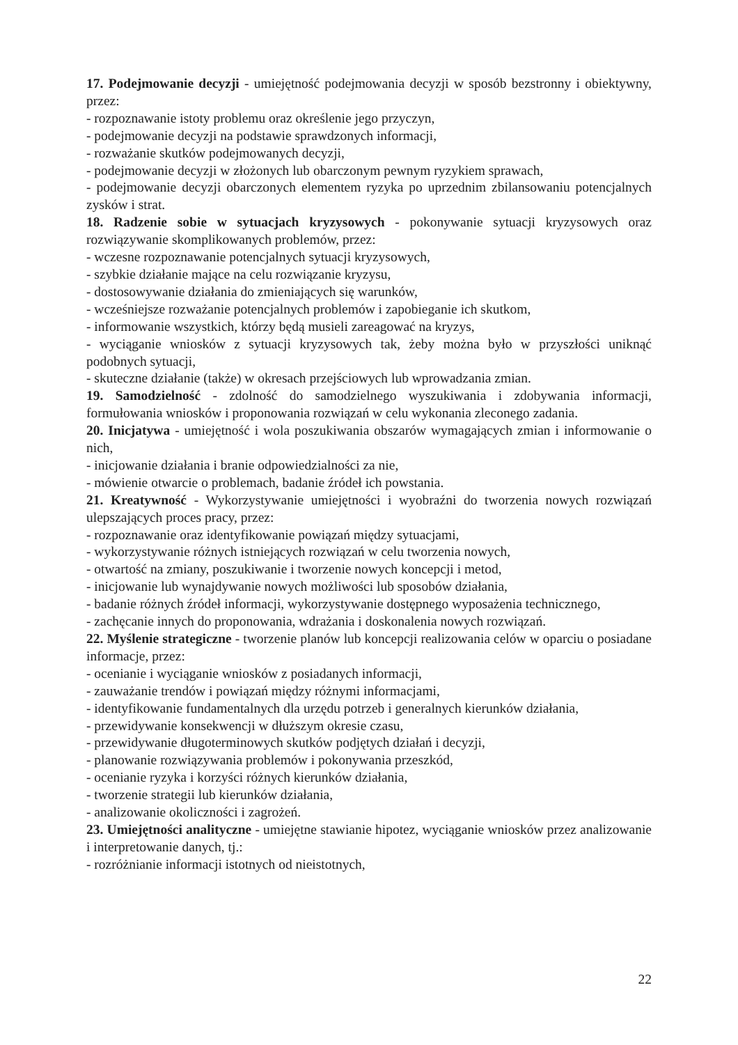17. Podejmowanie decyzji - umiejętność podejmowania decyzji w sposób bezstronny i obiektywny, przez:
- rozpoznawanie istoty problemu oraz określenie jego przyczyn,
- podejmowanie decyzji na podstawie sprawdzonych informacji,
- rozważanie skutków podejmowanych decyzji,
- podejmowanie decyzji w złożonych lub obarczonym pewnym ryzykiem sprawach,
- podejmowanie decyzji obarczonych elementem ryzyka po uprzednim zbilansowaniu potencjalnych zysków i strat.
18. Radzenie sobie w sytuacjach kryzysowych - pokonywanie sytuacji kryzysowych oraz rozwiązywanie skomplikowanych problemów, przez:
- wczesne rozpoznawanie potencjalnych sytuacji kryzysowych,
- szybkie działanie mające na celu rozwiązanie kryzysu,
- dostosowywanie działania do zmieniających się warunków,
- wcześniejsze rozważanie potencjalnych problemów i zapobieganie ich skutkom,
- informowanie wszystkich, którzy będą musieli zareagować na kryzys,
- wyciąganie wniosków z sytuacji kryzysowych tak, żeby można było w przyszłości uniknąć podobnych sytuacji,
- skuteczne działanie (także) w okresach przejściowych lub wprowadzania zmian.
19. Samodzielność - zdolność do samodzielnego wyszukiwania i zdobywania informacji, formułowania wniosków i proponowania rozwiązań w celu wykonania zleconego zadania.
20. Inicjatywa - umiejętność i wola poszukiwania obszarów wymagających zmian i informowanie o nich,
- inicjowanie działania i branie odpowiedzialności za nie,
- mówienie otwarcie o problemach, badanie źródeł ich powstania.
21. Kreatywność - Wykorzystywanie umiejętności i wyobraźni do tworzenia nowych rozwiązań ulepszających proces pracy, przez:
- rozpoznawanie oraz identyfikowanie powiązań między sytuacjami,
- wykorzystywanie różnych istniejących rozwiązań w celu tworzenia nowych,
- otwartość na zmiany, poszukiwanie i tworzenie nowych koncepcji i metod,
- inicjowanie lub wynajdywanie nowych możliwości lub sposobów działania,
- badanie różnych źródeł informacji, wykorzystywanie dostępnego wyposażenia technicznego,
- zachęcanie innych do proponowania, wdrażania i doskonalenia nowych rozwiązań.
22. Myślenie strategiczne - tworzenie planów lub koncepcji realizowania celów w oparciu o posiadane informacje, przez:
- ocenianie i wyciąganie wniosków z posiadanych informacji,
- zauważanie trendów i powiązań między różnymi informacjami,
- identyfikowanie fundamentalnych dla urzędu potrzeb i generalnych kierunków działania,
- przewidywanie konsekwencji w dłuższym okresie czasu,
- przewidywanie długoterminowych skutków podjętych działań i decyzji,
- planowanie rozwiązywania problemów i pokonywania przeszkód,
- ocenianie ryzyka i korzyści różnych kierunków działania,
- tworzenie strategii lub kierunków działania,
- analizowanie okoliczności i zagrożeń.
23. Umiejętności analityczne - umiejętne stawianie hipotez, wyciąganie wniosków przez analizowanie i interpretowanie danych, tj.:
- rozróżnianie informacji istotnych od nieistotnych,
22